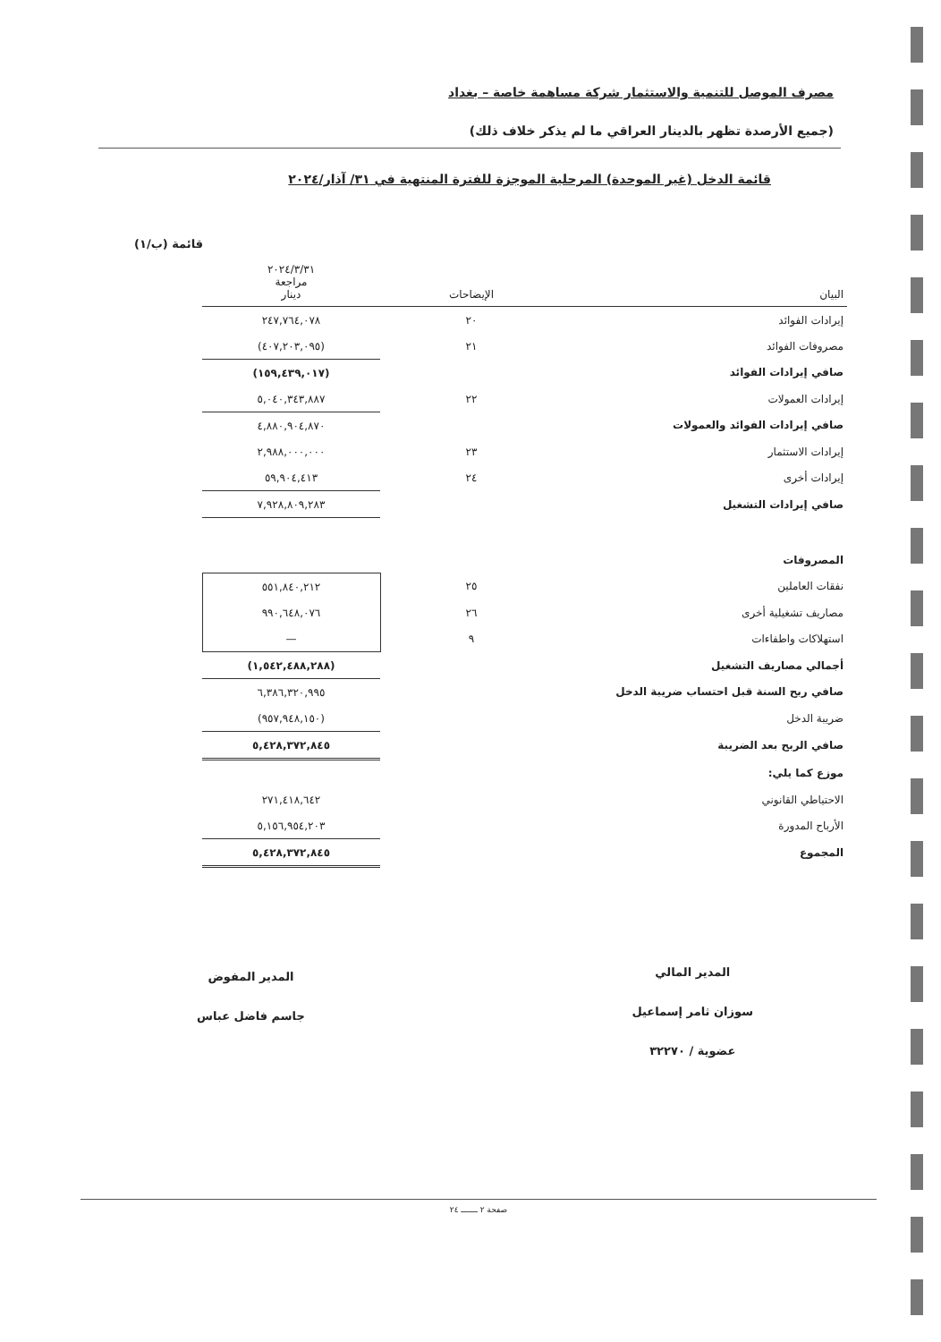مصرف الموصل للتنمية والاستثمار شركة مساهمة خاصة – بغداد
(جميع الأرصدة تظهر بالدينار العراقي ما لم يذكر خلاف ذلك)
قائمة الدخل (غير الموحدة) المرحلية الموجزة للفترة المنتهية في ٣١/ آذار/٢٠٢٤
قائمة (ب/١)
| البيان | | الإيضاحات | | ٢٠٢٤/٣/٣١ مراجعة دينار |
| --- | --- | --- | --- | --- |
| إيرادات الفوائد | | ٢٠ | | ٢٤٧,٧٦٤,٠٧٨ |
| مصروفات الفوائد | | ٢١ | | (٤٠٧,٢٠٣,٠٩٥) |
| صافي إيرادات الفوائد | | | | (١٥٩,٤٣٩,٠١٧) |
| إيرادات العمولات | | ٢٢ | | ٥,٠٤٠,٣٤٣,٨٨٧ |
| صافي إيرادات الفوائد والعمولات | | | | ٤,٨٨٠,٩٠٤,٨٧٠ |
| إيرادات الاستثمار | | ٢٣ | | ٢,٩٨٨,٠٠٠,٠٠٠ |
| إيرادات أخرى | | ٢٤ | | ٥٩,٩٠٤,٤١٣ |
| صافي إيرادات التشغيل | | | | ٧,٩٢٨,٨٠٩,٢٨٣ |
| المصروفات | | | | |
| نفقات العاملين | | ٢٥ | | ٥٥١,٨٤٠,٢١٢ |
| مصاريف تشغيلية أخرى | | ٢٦ | | ٩٩٠,٦٤٨,٠٧٦ |
| استهلاكات واطفاءات | | ٩ | | — |
| أجمالي مصاريف التشغيل | | | | (١,٥٤٢,٤٨٨,٢٨٨) |
| صافي ربح السنة قبل احتساب ضريبة الدخل | | | | ٦,٣٨٦,٣٢٠,٩٩٥ |
| ضريبة الدخل | | | | (٩٥٧,٩٤٨,١٥٠) |
| صافي الربح بعد الضريبة | | | | ٥,٤٢٨,٣٧٢,٨٤٥ |
| موزع كما يلي: | | | | |
| الاحتياطي القانوني | | | | ٢٧١,٤١٨,٦٤٢ |
| الأرباح المدورة | | | | ٥,١٥٦,٩٥٤,٢٠٣ |
| المجموع | | | | ٥,٤٢٨,٣٧٢,٨٤٥ |
المدير المالي
سوزان ثامر إسماعيل
عضوية / ٣٢٢٧٠
المدير المفوض
جاسم فاضل عباس
صفحة ٢ ـــــــ ٢٤